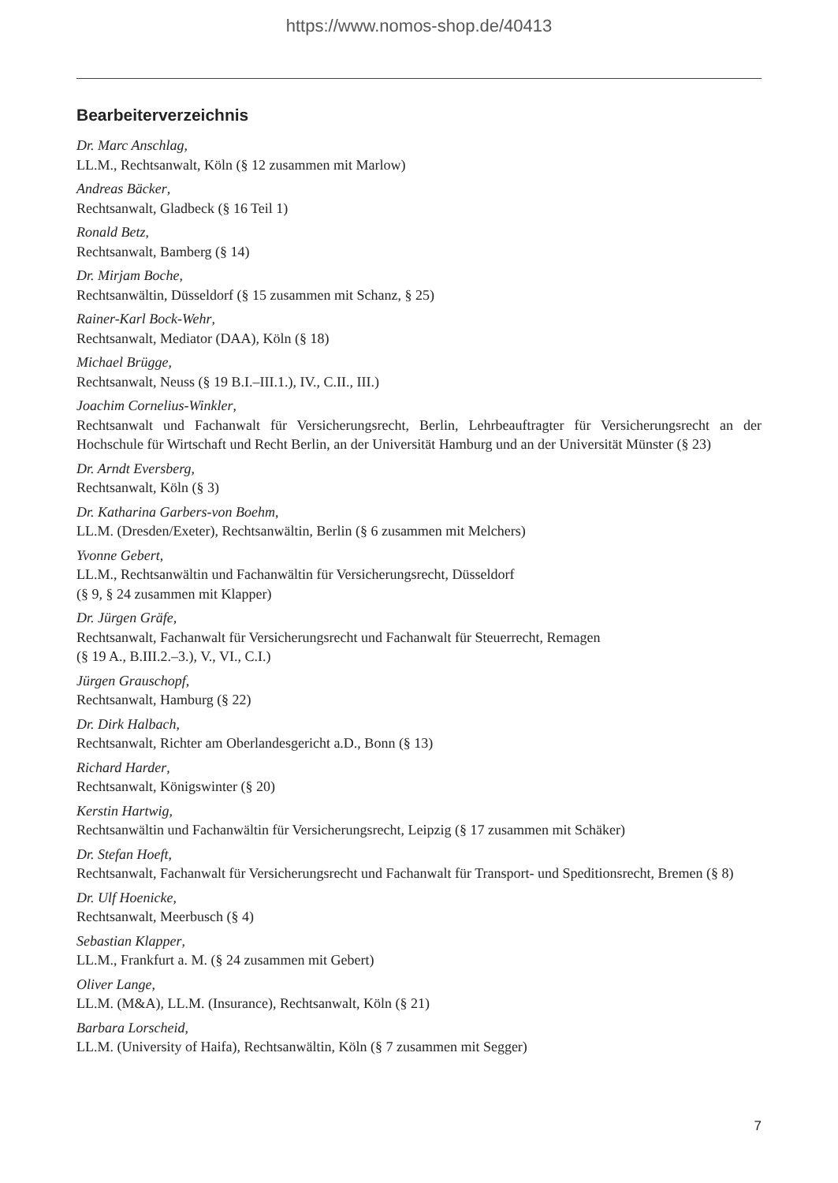https://www.nomos-shop.de/40413
Bearbeiterverzeichnis
Dr. Marc Anschlag,
LL.M., Rechtsanwalt, Köln (§ 12 zusammen mit Marlow)
Andreas Bäcker,
Rechtsanwalt, Gladbeck (§ 16 Teil 1)
Ronald Betz,
Rechtsanwalt, Bamberg (§ 14)
Dr. Mirjam Boche,
Rechtsanwältin, Düsseldorf (§ 15 zusammen mit Schanz, § 25)
Rainer-Karl Bock-Wehr,
Rechtsanwalt, Mediator (DAA), Köln (§ 18)
Michael Brügge,
Rechtsanwalt, Neuss (§ 19 B.I.–III.1.), IV., C.II., III.)
Joachim Cornelius-Winkler,
Rechtsanwalt und Fachanwalt für Versicherungsrecht, Berlin, Lehrbeauftragter für Versicherungsrecht an der Hochschule für Wirtschaft und Recht Berlin, an der Universität Hamburg und an der Universität Münster (§ 23)
Dr. Arndt Eversberg,
Rechtsanwalt, Köln (§ 3)
Dr. Katharina Garbers-von Boehm,
LL.M. (Dresden/Exeter), Rechtsanwältin, Berlin (§ 6 zusammen mit Melchers)
Yvonne Gebert,
LL.M., Rechtsanwältin und Fachanwältin für Versicherungsrecht, Düsseldorf
(§ 9, § 24 zusammen mit Klapper)
Dr. Jürgen Gräfe,
Rechtsanwalt, Fachanwalt für Versicherungsrecht und Fachanwalt für Steuerrecht, Remagen
(§ 19 A., B.III.2.–3.), V., VI., C.I.)
Jürgen Grauschopf,
Rechtsanwalt, Hamburg (§ 22)
Dr. Dirk Halbach,
Rechtsanwalt, Richter am Oberlandesgericht a.D., Bonn (§ 13)
Richard Harder,
Rechtsanwalt, Königswinter (§ 20)
Kerstin Hartwig,
Rechtsanwältin und Fachanwältin für Versicherungsrecht, Leipzig (§ 17 zusammen mit Schäker)
Dr. Stefan Hoeft,
Rechtsanwalt, Fachanwalt für Versicherungsrecht und Fachanwalt für Transport- und Speditionsrecht, Bremen (§ 8)
Dr. Ulf Hoenicke,
Rechtsanwalt, Meerbusch (§ 4)
Sebastian Klapper,
LL.M., Frankfurt a. M. (§ 24 zusammen mit Gebert)
Oliver Lange,
LL.M. (M&A), LL.M. (Insurance), Rechtsanwalt, Köln (§ 21)
Barbara Lorscheid,
LL.M. (University of Haifa), Rechtsanwältin, Köln (§ 7 zusammen mit Segger)
7